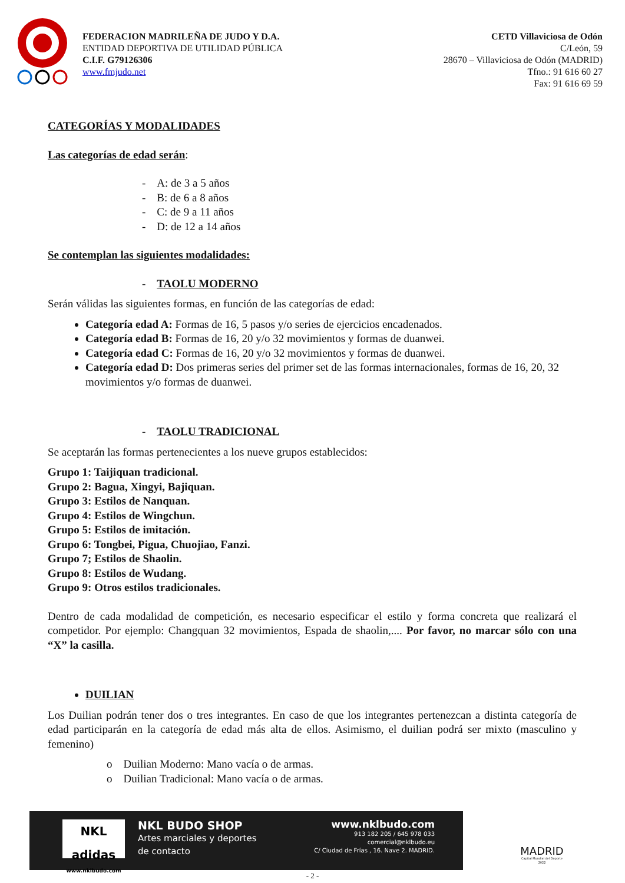FEDERACION MADRILEÑA DE JUDO Y D.A.
ENTIDAD DEPORTIVA DE UTILIDAD PÚBLICA
C.I.F. G79126306
www.fmjudo.net
CETD Villaviciosa de Odón
C/León, 59
28670 – Villaviciosa de Odón (MADRID)
Tfno.: 91 616 60 27
Fax: 91 616 69 59
CATEGORÍAS Y MODALIDADES
Las categorías de edad serán:
- A: de 3 a 5 años
- B: de 6 a 8 años
- C: de 9 a 11 años
- D: de 12 a 14 años
Se contemplan las siguientes modalidades:
- TAOLU MODERNO
Serán válidas las siguientes formas, en función de las categorías de edad:
Categoría edad A: Formas de 16, 5 pasos y/o series de ejercicios encadenados.
Categoría edad B: Formas de 16, 20 y/o 32 movimientos y formas de duanwei.
Categoría edad C: Formas de 16, 20 y/o 32 movimientos y formas de duanwei.
Categoría edad D: Dos primeras series del primer set de las formas internacionales, formas de 16, 20, 32 movimientos y/o formas de duanwei.
- TAOLU TRADICIONAL
Se aceptarán las formas pertenecientes a los nueve grupos establecidos:
Grupo 1: Taijiquan tradicional.
Grupo 2: Bagua, Xingyi, Bajiquan.
Grupo 3: Estilos de Nanquan.
Grupo 4: Estilos de Wingchun.
Grupo 5: Estilos de imitación.
Grupo 6: Tongbei, Pigua, Chuojiao, Fanzi.
Grupo 7; Estilos de Shaolin.
Grupo 8: Estilos de Wudang.
Grupo 9: Otros estilos tradicionales.
Dentro de cada modalidad de competición, es necesario especificar el estilo y forma concreta que realizará el competidor. Por ejemplo: Changquan 32 movimientos, Espada de shaolin,.... Por favor, no marcar sólo con una “X” la casilla.
DUILIAN
Los Duilian podrán tener dos o tres integrantes. En caso de que los integrantes pertenezcan a distinta categoría de edad participarán en la categoría de edad más alta de ellos. Asimismo, el duilian podrá ser mixto (masculino y femenino)
o Duilian Moderno: Mano vacía o de armas.
o Duilian Tradicional: Mano vacía o de armas.
NKL adidas
www.nklbudo.com
NKL BUDO SHOP
Artes marciales y deportes
de contacto
www.nklbudo.com
913 182 205 / 645 978 033
comercial@nklbudo.eu
C/ Ciudad de Frías , 16. Nave 2. MADRID.
MADRID
Capital Mundial del Deporte
2022
- 2 -